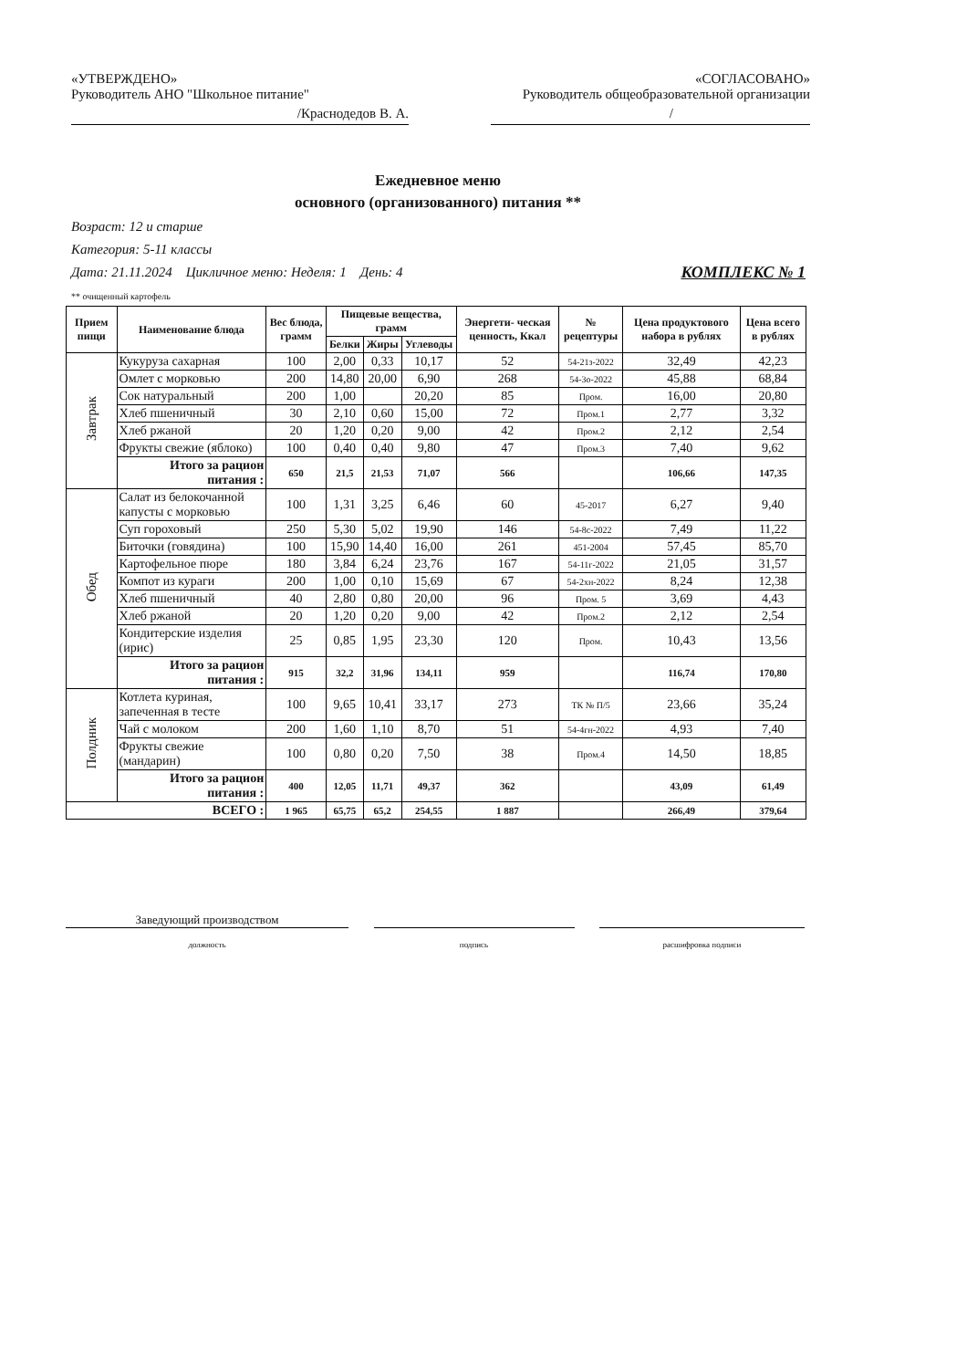«УТВЕРЖДЕНО»
Руководитель АНО "Школьное питание"
/Краснодедов В. А.
«СОГЛАСОВАНО»
Руководитель общеобразовательной организации
/
Ежедневное меню
основного (организованного) питания **
Возраст: 12 и старше
Категория: 5-11 классы
Дата: 21.11.2024 Цикличное меню: Неделя: 1 День: 4 КОМПЛЕКС № 1
** очищенный картофель
| Прием пищи | Наименование блюда | Вес блюда, грамм | Пищевые вещества, грамм | | | Энергети- ческая ценность, Ккал | № рецептуры | Цена продуктового набора в рублях | Цена всего в рублях |
| --- | --- | --- | --- | --- | --- | --- | --- | --- | --- |
| | | | Белки | Жиры | Углеводы | | | | |
| Завтрак | Кукуруза сахарная | 100 | 2,00 | 0,33 | 10,17 | 52 | 54-21з-2022 | 32,49 | 42,23 |
| | Омлет с морковью | 200 | 14,80 | 20,00 | 6,90 | 268 | 54-3о-2022 | 45,88 | 68,84 |
| | Сок натуральный | 200 | 1,00 | | 20,20 | 85 | Пром. | 16,00 | 20,80 |
| | Хлеб пшеничный | 30 | 2,10 | 0,60 | 15,00 | 72 | Пром.1 | 2,77 | 3,32 |
| | Хлеб ржаной | 20 | 1,20 | 0,20 | 9,00 | 42 | Пром.2 | 2,12 | 2,54 |
| | Фрукты свежие (яблоко) | 100 | 0,40 | 0,40 | 9,80 | 47 | Пром.3 | 7,40 | 9,62 |
| | Итого за рацион питания : | 650 | 21,5 | 21,53 | 71,07 | 566 | | 106,66 | 147,35 |
| Обед | Салат из белокочанной капусты с морковью | 100 | 1,31 | 3,25 | 6,46 | 60 | 45-2017 | 6,27 | 9,40 |
| | Суп гороховый | 250 | 5,30 | 5,02 | 19,90 | 146 | 54-8с-2022 | 7,49 | 11,22 |
| | Биточки (говядина) | 100 | 15,90 | 14,40 | 16,00 | 261 | 451-2004 | 57,45 | 85,70 |
| | Картофельное пюре | 180 | 3,84 | 6,24 | 23,76 | 167 | 54-11г-2022 | 21,05 | 31,57 |
| | Компот из кураги | 200 | 1,00 | 0,10 | 15,69 | 67 | 54-2хн-2022 | 8,24 | 12,38 |
| | Хлеб пшеничный | 40 | 2,80 | 0,80 | 20,00 | 96 | Пром. 5 | 3,69 | 4,43 |
| | Хлеб ржаной | 20 | 1,20 | 0,20 | 9,00 | 42 | Пром.2 | 2,12 | 2,54 |
| | Кондитерские изделия (ирис) | 25 | 0,85 | 1,95 | 23,30 | 120 | Пром. | 10,43 | 13,56 |
| | Итого за рацион питания : | 915 | 32,2 | 31,96 | 134,11 | 959 | | 116,74 | 170,80 |
| Полдник | Котлета куриная, запеченная в тесте | 100 | 9,65 | 10,41 | 33,17 | 273 | ТК № П/5 | 23,66 | 35,24 |
| | Чай с молоком | 200 | 1,60 | 1,10 | 8,70 | 51 | 54-4гн-2022 | 4,93 | 7,40 |
| | Фрукты свежие (мандарин) | 100 | 0,80 | 0,20 | 7,50 | 38 | Пром.4 | 14,50 | 18,85 |
| | Итого за рацион питания : | 400 | 12,05 | 11,71 | 49,37 | 362 | | 43,09 | 61,49 |
| ВСЕГО : | | 1 965 | 65,75 | 65,2 | 254,55 | 1 887 | | 266,49 | 379,64 |
Заведующий производством
должность подпись расшифровка подписи